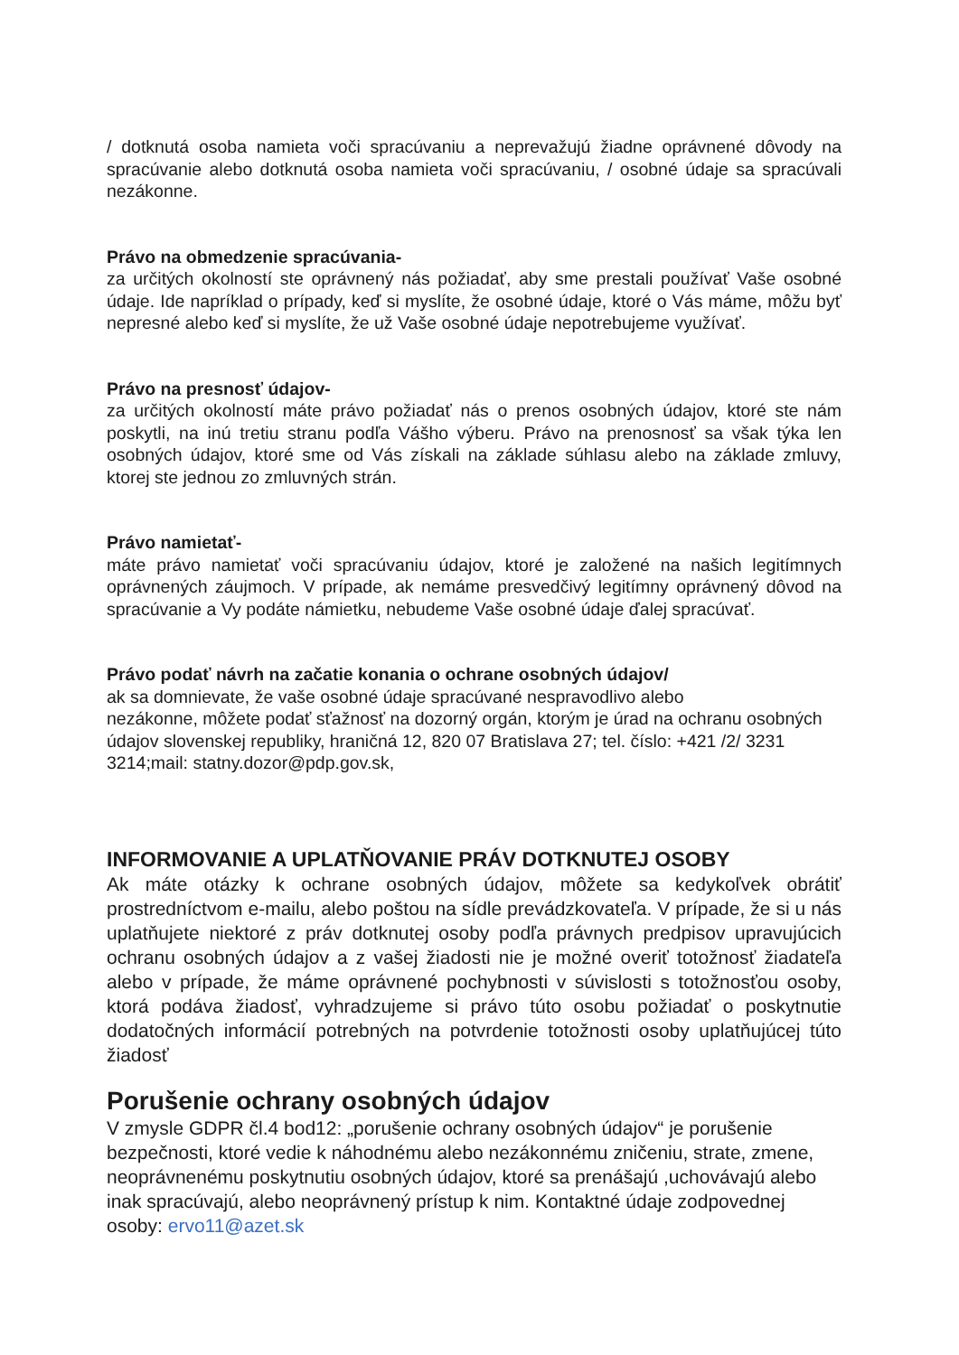/ dotknutá osoba namieta voči spracúvaniu a neprevažujú žiadne oprávnené dôvody na spracúvanie alebo dotknutá osoba namieta voči spracúvaniu, / osobné údaje sa spracúvali nezákonne.
Právo na obmedzenie spracúvania-
za určitých okolností ste oprávnený nás požiadať, aby sme prestali používať Vaše osobné údaje. Ide napríklad o prípady, keď si myslíte, že osobné údaje, ktoré o Vás máme, môžu byť nepresné alebo keď si myslíte, že už Vaše osobné údaje nepotrebujeme využívať.
Právo na presnosť údajov-
za určitých okolností máte právo požiadať nás o prenos osobných údajov, ktoré ste nám poskytli, na inú tretiu stranu podľa Vášho výberu. Právo na prenosnosť sa však týka len osobných údajov, ktoré sme od Vás získali na základe súhlasu alebo na základe zmluvy, ktorej ste jednou zo zmluvných strán.
Právo namietať-
máte právo namietať voči spracúvaniu údajov, ktoré je založené na našich legitímnych oprávnených záujmoch. V prípade, ak nemáme presvedčivý legitímny oprávnený dôvod na spracúvanie a Vy podáte námietku, nebudeme Vaše osobné údaje ďalej spracúvať.
Právo podať návrh na začatie konania o ochrane osobných údajov/
ak sa domnievate, že vaše osobné údaje spracúvané nespravodlivo alebo
nezákonne, môžete podať sťažnosť na dozorný orgán, ktorým je úrad na ochranu osobných údajov slovenskej republiky, hraničná 12, 820 07 Bratislava 27; tel. číslo: +421 /2/ 3231 3214;mail: statny.dozor@pdp.gov.sk,
INFORMOVANIE A UPLATŇOVANIE PRÁV DOTKNUTEJ OSOBY
Ak máte otázky k ochrane osobných údajov, môžete sa kedykoľvek obrátiť prostredníctvom e-mailu, alebo poštou na sídle prevádzkovateľa. V prípade, že si u nás uplatňujete niektoré z práv dotknutej osoby podľa právnych predpisov upravujúcich ochranu osobných údajov a z vašej žiadosti nie je možné overiť totožnosť žiadateľa alebo v prípade, že máme oprávnené pochybnosti v súvislosti s totožnosťou osoby, ktorá podáva žiadosť, vyhradzujeme si právo túto osobu požiadať o poskytnutie dodatočných informácií potrebných na potvrdenie totožnosti osoby uplatňujúcej túto žiadosť
Porušenie ochrany osobných údajov
V zmysle GDPR čl.4 bod12: „porušenie ochrany osobných údajov“ je porušenie bezpečnosti, ktoré vedie k náhodnému alebo nezákonnému zničeniu, strate, zmene, neoprávnenému poskytnutiu osobných údajov, ktoré sa prenášajú ,uchovávajú alebo inak spracúvajú, alebo neoprávnený prístup k nim. Kontaktné údaje zodpovednej osoby: ervo11@azet.sk